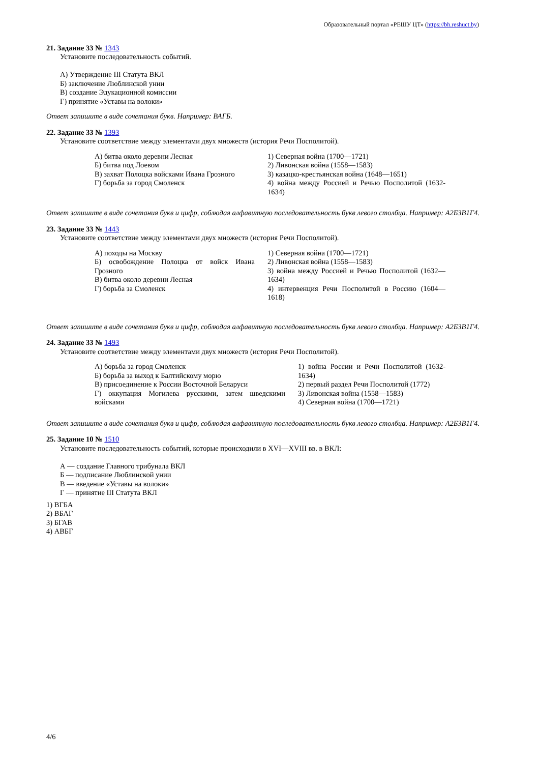Образовательный портал «РЕШУ ЦТ» (https://bh.reshuct.by)
21. Задание 33 № 1343
Установите последовательность событий.
А) Утверждение III Статута ВКЛ
Б) заключение Люблинской унии
В) создание Эдукационной комиссии
Г) принятие «Уставы на волоки»
Ответ запишите в виде сочетания букв. Например: ВАГБ.
22. Задание 33 № 1393
Установите соответствие между элементами двух множеств (история Речи Посполитой).
| А) битва около деревни Лесная Б) битва под Лоевом В) захват Полоцка войсками Ивана Грозного Г) борьба за город Смоленск | 1) Северная война (1700—1721) 2) Ливонская война (1558—1583) 3) казацко-крестьянская война (1648—1651) 4) война между Россией и Речью Посполитой (1632-1634) |
Ответ запишите в виде сочетания букв и цифр, соблюдая алфавитную последовательность букв левого столбца. Например: А2Б3В1Г4.
23. Задание 33 № 1443
Установите соответствие между элементами двух множеств (история Речи Посполитой).
| А) походы на Москву Б) освобождение Полоцка от войск Ивана Грозного В) битва около деревни Лесная Г) борьба за Смоленск | 1) Северная война (1700—1721) 2) Ливонская война (1558—1583) 3) война между Россией и Речью Посполитой (1632—1634) 4) интервенция Речи Посполитой в Россию (1604—1618) |
Ответ запишите в виде сочетания букв и цифр, соблюдая алфавитную последовательность букв левого столбца. Например: А2Б3В1Г4.
24. Задание 33 № 1493
Установите соответствие между элементами двух множеств (история Речи Посполитой).
| А) борьба за город Смоленск Б) борьба за выход к Балтийскому морю В) присоединение к России Восточной Беларуси Г) оккупация Могилева русскими, затем шведскими войсками | 1) война России и Речи Посполитой (1632-1634) 2) первый раздел Речи Посполитой (1772) 3) Ливонская война (1558—1583) 4) Северная война (1700—1721) |
Ответ запишите в виде сочетания букв и цифр, соблюдая алфавитную последовательность букв левого столбца. Например: А2Б3В1Г4.
25. Задание 10 № 1510
Установите последовательность событий, которые происходили в XVI—XVIII вв. в ВКЛ:
А — создание Главного трибунала ВКЛ
Б — подписание Люблинской унии
В — введение «Уставы на волоки»
Г — принятие III Статута ВКЛ
1) ВГБА
2) ВБАГ
3) БГАВ
4) АВБГ
4/6